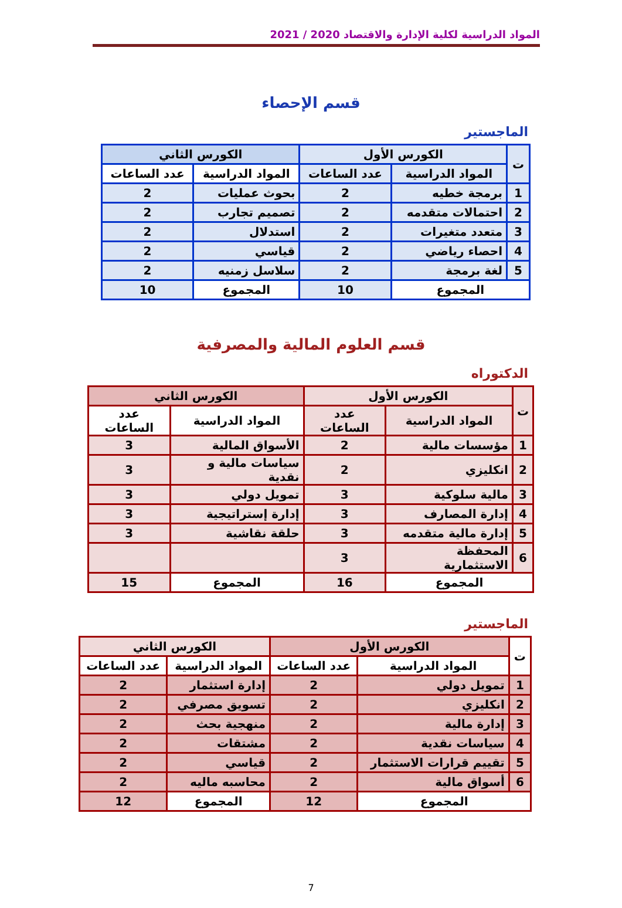المواد الدراسية لكلية الإدارة والاقتصاد 2020 / 2021
قسم الإحصاء
الماجستير
| ت | الكورس الأول | | الكورس الثاني | |
| --- | --- | --- | --- | --- |
| | المواد الدراسية | عدد الساعات | المواد الدراسية | عدد الساعات |
| 1 | برمجة خطيه | 2 | بحوث عمليات | 2 |
| 2 | احتمالات متقدمه | 2 | تصميم تجارب | 2 |
| 3 | متعدد متغيرات | 2 | استدلال | 2 |
| 4 | احصاء رياضي | 2 | قياسي | 2 |
| 5 | لغة برمجة | 2 | سلاسل زمنيه | 2 |
| المجموع | | 10 | المجموع | 10 |
قسم العلوم المالية والمصرفية
الدكتوراه
| ت | الكورس الأول | | الكورس الثاني | |
| --- | --- | --- | --- | --- |
| | المواد الدراسية | عدد الساعات | المواد الدراسية | عدد الساعات |
| 1 | مؤسسات مالية | 2 | الأسواق المالية | 3 |
| 2 | انكليزي | 2 | سياسات مالية و نقدية | 3 |
| 3 | مالية سلوكية | 3 | تمويل دولي | 3 |
| 4 | إدارة المصارف | 3 | إدارة إستراتيجية | 3 |
| 5 | إدارة مالية متقدمه | 3 | حلقة نقاشية | 3 |
| 6 | المحفظة الاستثمارية | 3 | | |
| المجموع | | 16 | المجموع | 15 |
الماجستير
| ت | الكورس الأول | | الكورس الثاني | |
| --- | --- | --- | --- | --- |
| | المواد الدراسية | عدد الساعات | المواد الدراسية | عدد الساعات |
| 1 | تمويل دولي | 2 | إدارة استثمار | 2 |
| 2 | انكليزي | 2 | تسويق مصرفي | 2 |
| 3 | إدارة مالية | 2 | منهجية بحث | 2 |
| 4 | سياسات نقدية | 2 | مشتقات | 2 |
| 5 | تقييم قرارات الاستثمار | 2 | قياسي | 2 |
| 6 | أسواق مالية | 2 | محاسبه ماليه | 2 |
| المجموع | | 12 | المجموع | 12 |
7